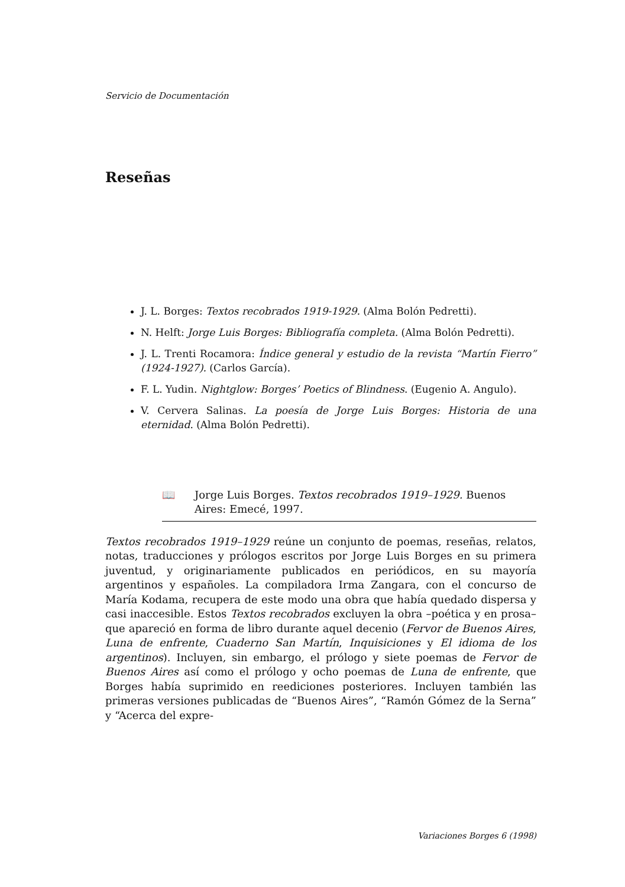Servicio de Documentación
Reseñas
J. L. Borges: Textos recobrados 1919-1929. (Alma Bolón Pedretti).
N. Helft: Jorge Luis Borges: Bibliografía completa. (Alma Bolón Pedretti).
J. L. Trenti Rocamora: Índice general y estudio de la revista “Martín Fierro” (1924-1927). (Carlos García).
F. L. Yudin. Nightglow: Borges’ Poetics of Blindness. (Eugenio A. Angulo).
V. Cervera Salinas. La poesía de Jorge Luis Borges: Historia de una eternidad. (Alma Bolón Pedretti).
📖 Jorge Luis Borges. Textos recobrados 1919–1929. Buenos Aires: Emecé, 1997.
Textos recobrados 1919–1929 reúne un conjunto de poemas, reseñas, relatos, notas, traducciones y prólogos escritos por Jorge Luis Borges en su primera juventud, y originariamente publicados en periódicos, en su mayoría argentinos y españoles. La compiladora Irma Zangara, con el concurso de María Kodama, recupera de este modo una obra que había quedado dispersa y casi inaccesible. Estos Textos recobrados excluyen la obra –poética y en prosa– que apareció en forma de libro durante aquel decenio (Fervor de Buenos Aires, Luna de enfrente, Cuaderno San Martín, Inquisiciones y El idioma de los argentinos). Incluyen, sin embargo, el prólogo y siete poemas de Fervor de Buenos Aires así como el prólogo y ocho poemas de Luna de enfrente, que Borges había suprimido en reediciones posteriores. Incluyen también las primeras versiones publicadas de “Buenos Aires”, “Ramón Gómez de la Serna” y “Acerca del expre-
Variaciones Borges 6 (1998)